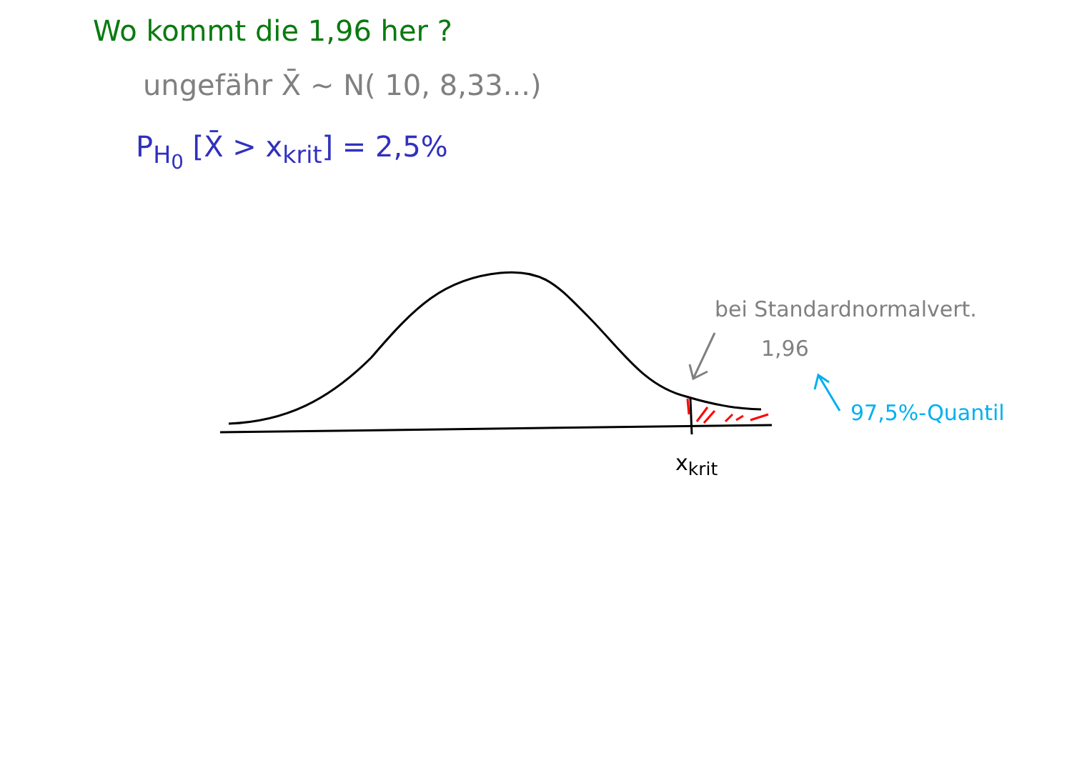Wo kommt die 1,96 her ?
ungefähr X̄ ~ N( 10, 8,33...)
P<sub>H<sub>0</sub></sub> [X̄ > x<sub>krit</sub>] = 2,5%
bei Standardnormalvert.
1,96
97,5%-Quantil
x<sub>krit</sub>